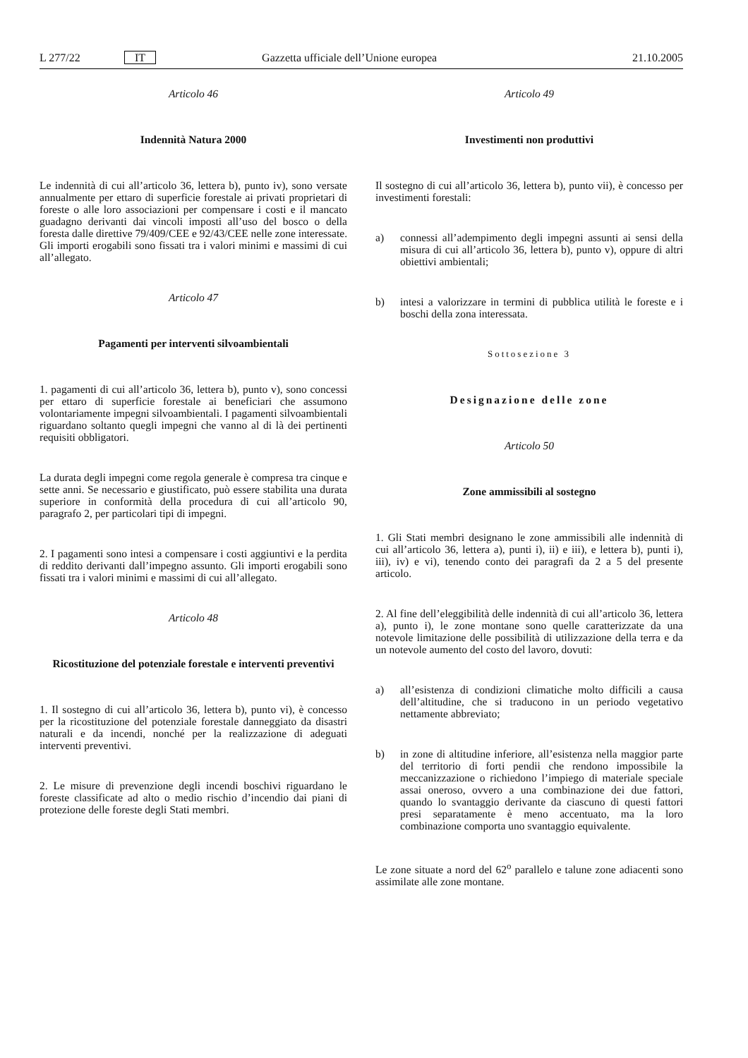L 277/22 IT Gazzetta ufficiale dell’Unione europea 21.10.2005
Articolo 46
Indennità Natura 2000
Le indennità di cui all’articolo 36, lettera b), punto iv), sono versate annualmente per ettaro di superficie forestale ai privati proprietari di foreste o alle loro associazioni per compensare i costi e il mancato guadagno derivanti dai vincoli imposti all’uso del bosco o della foresta dalle direttive 79/409/CEE e 92/43/CEE nelle zone interessate. Gli importi erogabili sono fissati tra i valori minimi e massimi di cui all’allegato.
Articolo 47
Pagamenti per interventi silvoambientali
1. pagamenti di cui all’articolo 36, lettera b), punto v), sono concessi per ettaro di superficie forestale ai beneficiari che assumono volontariamente impegni silvoambientali. I pagamenti silvoambientali riguardano soltanto quegli impegni che vanno al di là dei pertinenti requisiti obbligatori.
La durata degli impegni come regola generale è compresa tra cinque e sette anni. Se necessario e giustificato, può essere stabilita una durata superiore in conformità della procedura di cui all’articolo 90, paragrafo 2, per particolari tipi di impegni.
2. I pagamenti sono intesi a compensare i costi aggiuntivi e la perdita di reddito derivanti dall’impegno assunto. Gli importi erogabili sono fissati tra i valori minimi e massimi di cui all’allegato.
Articolo 48
Ricostituzione del potenziale forestale e interventi preventivi
1. Il sostegno di cui all’articolo 36, lettera b), punto vi), è concesso per la ricostituzione del potenziale forestale danneggiato da disastri naturali e da incendi, nonché per la realizzazione di adeguati interventi preventivi.
2. Le misure di prevenzione degli incendi boschivi riguardano le foreste classificate ad alto o medio rischio d’incendio dai piani di protezione delle foreste degli Stati membri.
Articolo 49
Investimenti non produttivi
Il sostegno di cui all’articolo 36, lettera b), punto vii), è concesso per investimenti forestali:
a) connessi all’adempimento degli impegni assunti ai sensi della misura di cui all’articolo 36, lettera b), punto v), oppure di altri obiettivi ambientali;
b) intesi a valorizzare in termini di pubblica utilità le foreste e i boschi della zona interessata.
Sottosezione 3
Designazione delle zone
Articolo 50
Zone ammissibili al sostegno
1. Gli Stati membri designano le zone ammissibili alle indennità di cui all’articolo 36, lettera a), punti i), ii) e iii), e lettera b), punti i), iii), iv) e vi), tenendo conto dei paragrafi da 2 a 5 del presente articolo.
2. Al fine dell’eleggibilità delle indennità di cui all’articolo 36, lettera a), punto i), le zone montane sono quelle caratterizzate da una notevole limitazione delle possibilità di utilizzazione della terra e da un notevole aumento del costo del lavoro, dovuti:
a) all’esistenza di condizioni climatiche molto difficili a causa dell’altitudine, che si traducono in un periodo vegetativo nettamente abbreviato;
b) in zone di altitudine inferiore, all’esistenza nella maggior parte del territorio di forti pendii che rendono impossibile la meccanizzazione o richiedono l’impiego di materiale speciale assai oneroso, ovvero a una combinazione dei due fattori, quando lo svantaggio derivante da ciascuno di questi fattori presi separatamente è meno accentuato, ma la loro combinazione comporta uno svantaggio equivalente.
Le zone situate a nord del 62<sup>o</sup> parallelo e talune zone adiacenti sono assimilate alle zone montane.